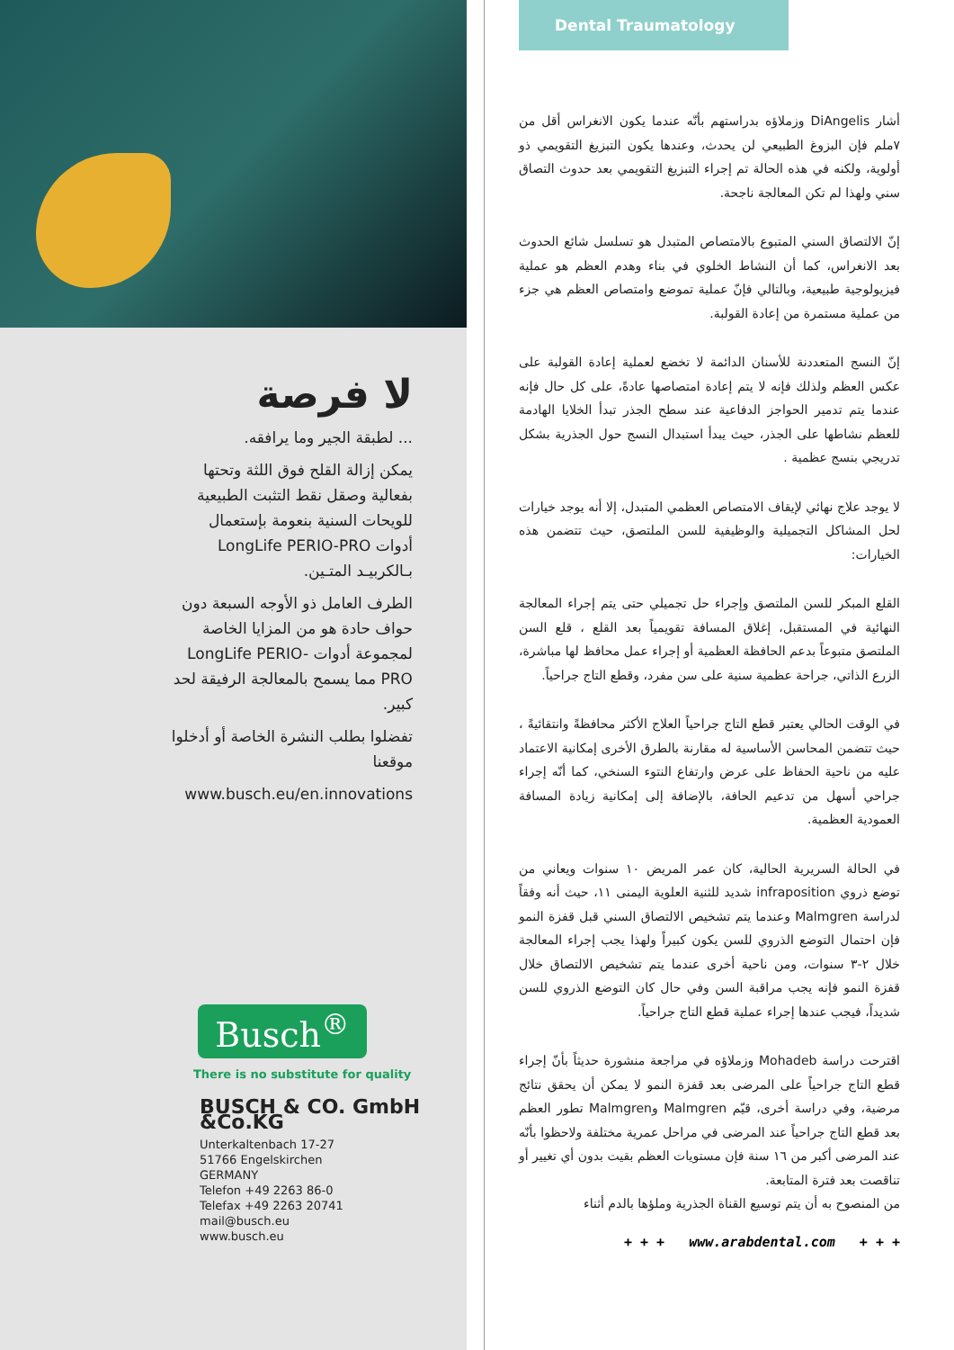لا فرصة
... لطبقة الجير وما يرافقه.
يمكن إزالة القلح فوق اللثة وتحتها بفعالية وصقل نقط التثبت الطبيعية للويحات السنية بنعومة بإستعمال أدوات LongLife PERIO-PRO بـالكربيـد المتـين.
الطرف العامل ذو الأوجه السبعة دون حواف حادة هو من المزايا الخاصة لمجموعة أدوات LongLife PERIO-PRO مما يسمح بالمعالجة الرفيقة لحد كبير.
تفضلوا بطلب النشرة الخاصة أو أدخلوا موقعنا
www.busch.eu/en.innovations
Busch<sup>®</sup>
There is no substitute for quality
BUSCH & CO. GmbH &Co.KG
Unterkaltenbach 17-27
51766 Engelskirchen
GERMANY
Telefon +49 2263 86-0
Telefax +49 2263 20741
mail@busch.eu
www.busch.eu
Dental Traumatology
أشار DiAngelis وزملاؤه بدراستهم بأنّه عندما يكون الانغراس أقل من ٧ملم فإن البزوغ الطبيعي لن يحدث، وعندها يكون التبزيغ التقويمي ذو أولوية، ولكنه في هذه الحالة تم إجراء التبزيغ التقويمي بعد حدوث التصاق سني ولهذا لم تكن المعالجة ناجحة.
إنّ الالتصاق السني المتبوع بالامتصاص المتبدل هو تسلسل شائع الحدوث بعد الانغراس، كما أن النشاط الخلوي في بناء وهدم العظم هو عملية فيزيولوجية طبيعية، وبالتالي فإنّ عملية تموضع وامتصاص العظم هي جزء من عملية مستمرة من إعادة القولبة.
إنّ النسج المتعددنة للأسنان الدائمة لا تخضع لعملية إعادة القولبة على عكس العظم ولذلك فإنه لا يتم إعادة امتصاصها عادةً، على كل حال فإنه عندما يتم تدمير الحواجز الدفاعية عند سطح الجذر تبدأ الخلايا الهادمة للعظم نشاطها على الجذر، حيث يبدأ استبدال النسج حول الجذرية بشكل تدريجي بنسج عظمية .
لا يوجد علاج نهائي لإيقاف الامتصاص العظمي المتبدل، إلا أنه يوجد خيارات لحل المشاكل التجميلية والوظيفية للسن الملتصق، حيث تتضمن هذه الخيارات:
القلع المبكر للسن الملتصق وإجراء حل تجميلي حتى يتم إجراء المعالجة النهائية في المستقبل، إغلاق المسافة تقويمياً بعد القلع ، قلع السن الملتصق متبوعاً بدعم الحافظة العظمية أو إجراء عمل محافظ لها مباشرة، الزرع الذاتي، جراحة عظمية سنية على سن مفرد، وقطع التاج جراحياً.
في الوقت الحالي يعتبر قطع التاج جراحياً العلاج الأكثر محافظةً وانتقائيةً ، حيث تتضمن المحاسن الأساسية له مقارنة بالطرق الأخرى إمكانية الاعتماد عليه من ناحية الحفاظ على عرض وارتفاع النتوء السنخي، كما أنّه إجراء جراحي أسهل من تدعيم الحافة، بالإضافة إلى إمكانية زيادة المسافة العمودية العظمية.
في الحالة السريرية الحالية، كان عمر المريض ١٠ سنوات ويعاني من توضع ذروي infraposition شديد للثنية العلوية اليمنى ١١، حيث أنه وفقاً لدراسة Malmgren وعندما يتم تشخيص الالتصاق السني قبل قفزة النمو فإن احتمال التوضع الذروي للسن يكون كبيراً ولهذا يجب إجراء المعالجة خلال ٢-٣ سنوات، ومن ناحية أخرى عندما يتم تشخيص الالتصاق خلال قفزة النمو فإنه يجب مراقبة السن وفي حال كان التوضع الذروي للسن شديداً، فيجب عندها إجراء عملية قطع التاج جراحياً.
اقترحت دراسة Mohadeb وزملاؤه في مراجعة منشورة حديثاً بأنّ إجراء قطع التاج جراحياً على المرضى بعد قفزة النمو لا يمكن أن يحقق نتائج مرضية، وفي دراسة أخرى، قيّم Malmgren وMalmgren تطور العظم بعد قطع التاج جراحياً عند المرضى في مراحل عمرية مختلفة ولاحظوا بأنّه عند المرضى أكبر من ١٦ سنة فإن مستويات العظم بقيت بدون أي تغيير أو تناقصت بعد فترة المتابعة.
من المنصوح به أن يتم توسيع القناة الجذرية وملؤها بالدم أثناء
+ + + www.arabdental.com + + +